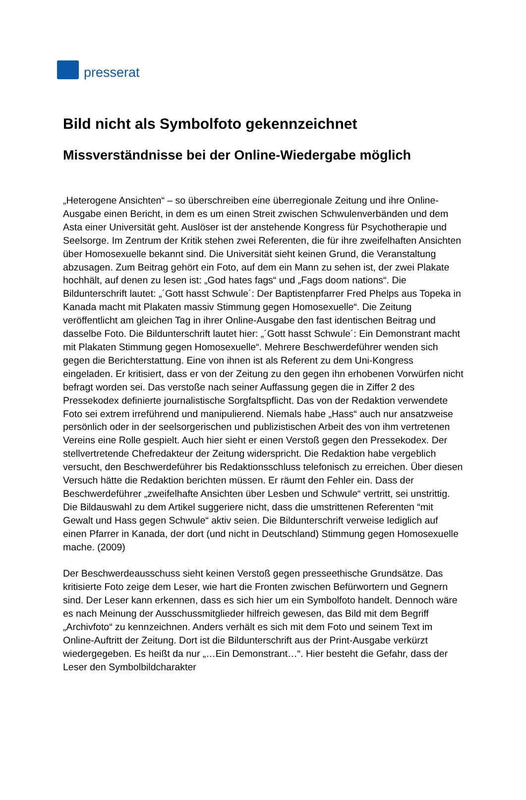presserat
Bild nicht als Symbolfoto gekennzeichnet
Missverständnisse bei der Online-Wiedergabe möglich
„Heterogene Ansichten“ – so überschreiben eine überregionale Zeitung und ihre Online-Ausgabe einen Bericht, in dem es um einen Streit zwischen Schwulenverbänden und dem Asta einer Universität geht. Auslöser ist der anstehende Kongress für Psychotherapie und Seelsorge. Im Zentrum der Kritik stehen zwei Referenten, die für ihre zweifelhaften Ansichten über Homosexuelle bekannt sind. Die Universität sieht keinen Grund, die Veranstaltung abzusagen. Zum Beitrag gehört ein Foto, auf dem ein Mann zu sehen ist, der zwei Plakate hochhält, auf denen zu lesen ist: „God hates fags“ und „Fags doom nations“. Die Bildunterschrift lautet: „´Gott hasst Schwule´: Der Baptistenpfarrer Fred Phelps aus Topeka in Kanada macht mit Plakaten massiv Stimmung gegen Homosexuelle“. Die Zeitung veröffentlicht am gleichen Tag in ihrer Online-Ausgabe den fast identischen Beitrag und dasselbe Foto. Die Bildunterschrift lautet hier: „´Gott hasst Schwule´: Ein Demonstrant macht mit Plakaten Stimmung gegen Homosexuelle“. Mehrere Beschwerdeführer wenden sich gegen die Berichterstattung. Eine von ihnen ist als Referent zu dem Uni-Kongress eingeladen. Er kritisiert, dass er von der Zeitung zu den gegen ihn erhobenen Vorwürfen nicht befragt worden sei. Das verstoße nach seiner Auffassung gegen die in Ziffer 2 des Pressekodex definierte journalistische Sorgfaltspflicht. Das von der Redaktion verwendete Foto sei extrem irreführend und manipulierend. Niemals habe „Hass“ auch nur ansatzweise persönlich oder in der seelsorgerischen und publizistischen Arbeit des von ihm vertretenen Vereins eine Rolle gespielt. Auch hier sieht er einen Verstoß gegen den Pressekodex. Der stellvertretende Chefredakteur der Zeitung widerspricht. Die Redaktion habe vergeblich versucht, den Beschwerdeführer bis Redaktionsschluss telefonisch zu erreichen. Über diesen Versuch hätte die Redaktion berichten müssen. Er räumt den Fehler ein. Dass der Beschwerdeführer „zweifelhafte Ansichten über Lesben und Schwule“ vertritt, sei unstrittig. Die Bildauswahl zu dem Artikel suggeriere nicht, dass die umstrittenen Referenten “mit Gewalt und Hass gegen Schwule“ aktiv seien. Die Bildunterschrift verweise lediglich auf einen Pfarrer in Kanada, der dort (und nicht in Deutschland) Stimmung gegen Homosexuelle mache. (2009)
Der Beschwerdeausschuss sieht keinen Verstoß gegen presseethische Grundsätze. Das kritisierte Foto zeige dem Leser, wie hart die Fronten zwischen Befürwortern und Gegnern sind. Der Leser kann erkennen, dass es sich hier um ein Symbolfoto handelt. Dennoch wäre es nach Meinung der Ausschussmitglieder hilfreich gewesen, das Bild mit dem Begriff „Archivfoto“ zu kennzeichnen. Anders verhält es sich mit dem Foto und seinem Text im Online-Auftritt der Zeitung. Dort ist die Bildunterschrift aus der Print-Ausgabe verkürzt wiedergegeben. Es heißt da nur „…Ein Demonstrant…“. Hier besteht die Gefahr, dass der Leser den Symbolbildcharakter